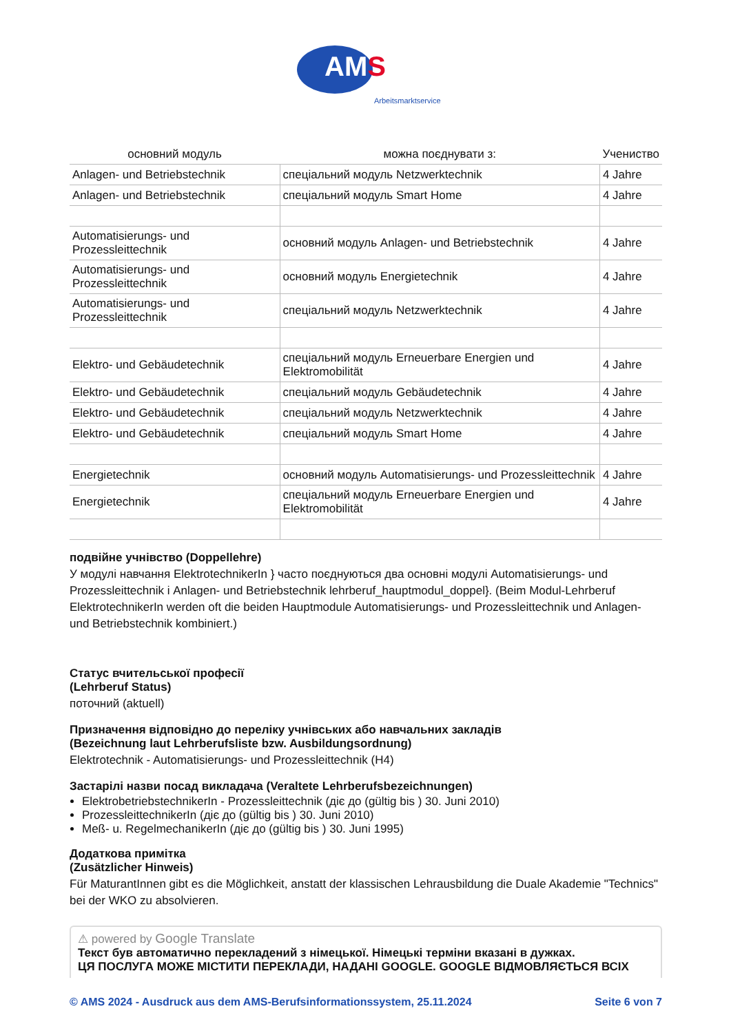AMS
Arbeitsmarktservice
| основний модуль | можна поєднувати з: | Учениство |
| --- | --- | --- |
| Anlagen- und Betriebstechnik | спеціальний модуль Netzwerktechnik | 4 Jahre |
| Anlagen- und Betriebstechnik | спеціальний модуль Smart Home | 4 Jahre |
| Automatisierungs- und Prozessleittechnik | основний модуль Anlagen- und Betriebstechnik | 4 Jahre |
| Automatisierungs- und Prozessleittechnik | основний модуль Energietechnik | 4 Jahre |
| Automatisierungs- und Prozessleittechnik | спеціальний модуль Netzwerktechnik | 4 Jahre |
| Elektro- und Gebäudetechnik | спеціальний модуль Erneuerbare Energien und Elektromobilität | 4 Jahre |
| Elektro- und Gebäudetechnik | спеціальний модуль Gebäudetechnik | 4 Jahre |
| Elektro- und Gebäudetechnik | спеціальний модуль Netzwerktechnik | 4 Jahre |
| Elektro- und Gebäudetechnik | спеціальний модуль Smart Home | 4 Jahre |
| Energietechnik | основний модуль Automatisierungs- und Prozessleittechnik | 4 Jahre |
| Energietechnik | спеціальний модуль Erneuerbare Energien und Elektromobilität | 4 Jahre |
подвійне учнівство (Doppellehre)
У модулі навчання ElektrotechnikerIn } часто поєднуються два основні модулі Automatisierungs- und Prozessleittechnik і Anlagen- und Betriebstechnik lehrberuf_hauptmodul_doppel}. (Beim Modul-Lehrberuf ElektrotechnikerIn werden oft die beiden Hauptmodule Automatisierungs- und Prozessleittechnik und Anlagen- und Betriebstechnik kombiniert.)
Статус вчительської професії
(Lehrberuf Status)
поточний (aktuell)
Призначення відповідно до переліку учнівських або навчальних закладів
(Bezeichnung laut Lehrberufsliste bzw. Ausbildungsordnung)
Elektrotechnik - Automatisierungs- und Prozessleittechnik (H4)
Застарілі назви посад викладача (Veraltete Lehrberufsbezeichnungen)
ElektrobetriebstechnikerIn - Prozessleittechnik (діє до (gültig bis ) 30. Juni 2010)
ProzessleittechnikerIn (діє до (gültig bis ) 30. Juni 2010)
Meß- u. RegelmechanikerIn (діє до (gültig bis ) 30. Juni 1995)
Додаткова примітка
(Zusätzlicher Hinweis)
Für MaturantInnen gibt es die Möglichkeit, anstatt der klassischen Lehrausbildung die Duale Akademie "Technics" bei der WKO zu absolvieren.
⚠ powered by Google Translate
Текст був автоматично перекладений з німецької. Німецькі терміни вказані в дужках.
ЦЯ ПОСЛУГА МОЖЕ МІСТИТИ ПЕРЕКЛАДИ, НАДАНІ GOOGLE. GOOGLE ВІДМОВЛЯЄТЬСЯ ВСІХ
© AMS 2024 - Ausdruck aus dem AMS-Berufsinformationssystem, 25.11.2024 Seite 6 von 7